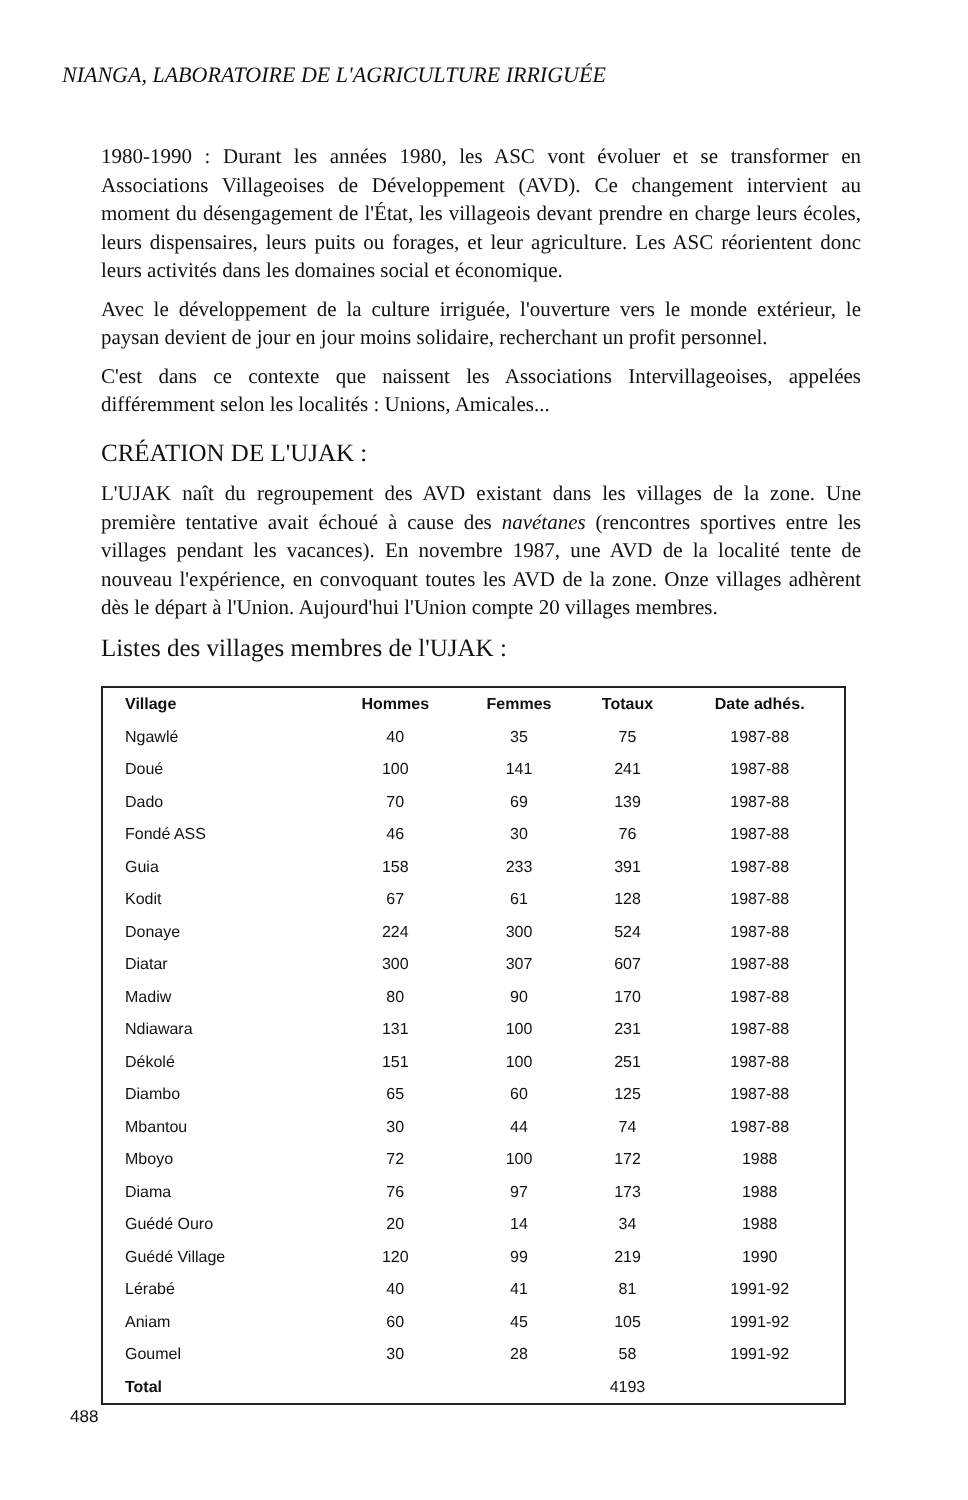NIANGA, LABORATOIRE DE L'AGRICULTURE IRRIGUÉE
1980-1990 : Durant les années 1980, les ASC vont évoluer et se transformer en Associations Villageoises de Développement (AVD). Ce changement intervient au moment du désengagement de l'État, les villageois devant prendre en charge leurs écoles, leurs dispensaires, leurs puits ou forages, et leur agriculture. Les ASC réorientent donc leurs activités dans les domaines social et économique.
Avec le développement de la culture irriguée, l'ouverture vers le monde extérieur, le paysan devient de jour en jour moins solidaire, recherchant un profit personnel.
C'est dans ce contexte que naissent les Associations Intervillageoises, appelées différemment selon les localités : Unions, Amicales...
CRÉATION DE L'UJAK :
L'UJAK naît du regroupement des AVD existant dans les villages de la zone. Une première tentative avait échoué à cause des navétanes (rencontres sportives entre les villages pendant les vacances). En novembre 1987, une AVD de la localité tente de nouveau l'expérience, en convoquant toutes les AVD de la zone. Onze villages adhèrent dès le départ à l'Union. Aujourd'hui l'Union compte 20 villages membres.
Listes des villages membres de l'UJAK :
| Village | Hommes | Femmes | Totaux | Date adhés. |
| --- | --- | --- | --- | --- |
| Ngawlé | 40 | 35 | 75 | 1987-88 |
| Doué | 100 | 141 | 241 | 1987-88 |
| Dado | 70 | 69 | 139 | 1987-88 |
| Fondé ASS | 46 | 30 | 76 | 1987-88 |
| Guia | 158 | 233 | 391 | 1987-88 |
| Kodit | 67 | 61 | 128 | 1987-88 |
| Donaye | 224 | 300 | 524 | 1987-88 |
| Diatar | 300 | 307 | 607 | 1987-88 |
| Madiw | 80 | 90 | 170 | 1987-88 |
| Ndiawara | 131 | 100 | 231 | 1987-88 |
| Dékolé | 151 | 100 | 251 | 1987-88 |
| Diambo | 65 | 60 | 125 | 1987-88 |
| Mbantou | 30 | 44 | 74 | 1987-88 |
| Mboyo | 72 | 100 | 172 | 1988 |
| Diama | 76 | 97 | 173 | 1988 |
| Guédé Ouro | 20 | 14 | 34 | 1988 |
| Guédé Village | 120 | 99 | 219 | 1990 |
| Lérabé | 40 | 41 | 81 | 1991-92 |
| Aniam | 60 | 45 | 105 | 1991-92 |
| Goumel | 30 | 28 | 58 | 1991-92 |
| Total | | | 4193 | |
488